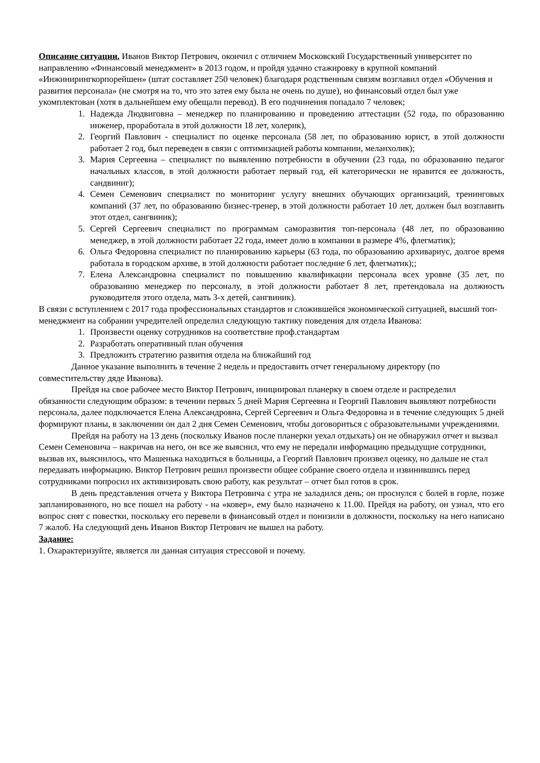Описание ситуации. Иванов Виктор Петрович, окончил с отличием Московский Государственный университет по направлению «Финансовый менеджмент» в 2013 годом, и пройдя удачно стажировку в крупной компаний «Инжинирингкорпорейшен» (штат составляет 250 человек) благодаря родственным связям возглавил отдел «Обучения и развития персонала» (не смотря на то, что это затея ему была не очень по душе), но финансовый отдел был уже укомплектован (хотя в дальнейшем ему обещали перевод). В его подчинения попадало 7 человек;
1. Надежда Людвиговна – менеджер по планированию и проведению аттестации (52 года, по образованию инженер, проработала в этой должности 18 лет, холерик),
2. Георгий Павлович - специалист по оценке персонала (58 лет, по образованию юрист, в этой должности работает 2 год, был переведен в связи с оптимизацией работы компании, меланхолик);
3. Мария Сергеевна – специалист по выявлению потребности в обучении (23 года, по образованию педагог начальных классов, в этой должности работает первый год, ей категорически не нравится ее должность, сандвиниг);
4. Семен Семенович специалист по мониторинг услугу внешних обучающих организаций, тренинговых компаний (37 лет, по образованию бизнес-тренер, в этой должности работает 10 лет, должен был возглавить этот отдел, сангвиник);
5. Сергей Сергеевич специалист по программам саморазвития топ-персонала (48 лет, по образованию менеджер, в этой должности работает 22 года, имеет долю в компании в размере 4%, флегматик);
6. Ольга Федоровна специалист по планированию карьеры (63 года, по образованию архивариус, долгое время работала в городском архиве, в этой должности работает последние 6 лет, флегматик);;
7. Елена Александровна специалист по повышению квалификации персонала всех уровне (35 лет, по образованию менеджер по персоналу, в этой должности работает 8 лет, претендовала на должность руководителя этого отдела, мать 3-х детей, сангвиник).
В связи с вступлением с 2017 года профессиональных стандартов и сложившейся экономической ситуацией, высший топ-менеджмент на собрании учредителей определил следующую тактику поведения для отдела Иванова:
1. Произвести оценку сотрудников на соответствие проф.стандартам
2. Разработать оперативный план обучения
3. Предложить стратегию развития отдела на ближайший год
Данное указание выполнить в течение 2 недель и предоставить отчет генеральному директору (по совместительству дяде Иванова).
Прейдя на свое рабочее место Виктор Петрович, инициировал планерку в своем отделе и распределил обязанности следующим образом: в течении первых 5 дней Мария Сергеевна и Георгий Павлович выявляют потребности персонала, далее подключается Елена Александровна, Сергей Сергеевич и Ольга Федоровна и в течение следующих 5 дней формируют планы, в заключении он дал 2 дня Семен Семенович, чтобы договориться с образовательными учреждениями.
Прейдя на работу на 13 день (поскольку Иванов после планерки уехал отдыхать) он не обнаружил отчет и вызвал Семен Семеновича – накричав на него, он все же выяснил, что ему не передали информацию предыдущие сотрудники, вызвав их, выяснилось, что Машенька находиться в больницы, а Георгий Павлович произвел оценку, но дальше не стал передавать информацию. Виктор Петрович решил произвести общее собрание своего отдела и извинившись перед сотрудниками попросил их активизировать свою работу, как результат – отчет был готов в срок.
В день представления отчета у Виктора Петровича с утра не заладился день; он проснулся с болей в горле, позже запланированного, но все пошел на работу - на «ковер», ему было назначено к 11.00. Прейдя на работу, он узнал, что его вопрос снят с повестки, поскольку его перевели в финансовый отдел и понизили в должности, поскольку на него написано 7 жалоб. На следующий день Иванов Виктор Петрович не вышел на работу.
Задание:
1. Охарактеризуйте, является ли данная ситуация стрессовой и почему.